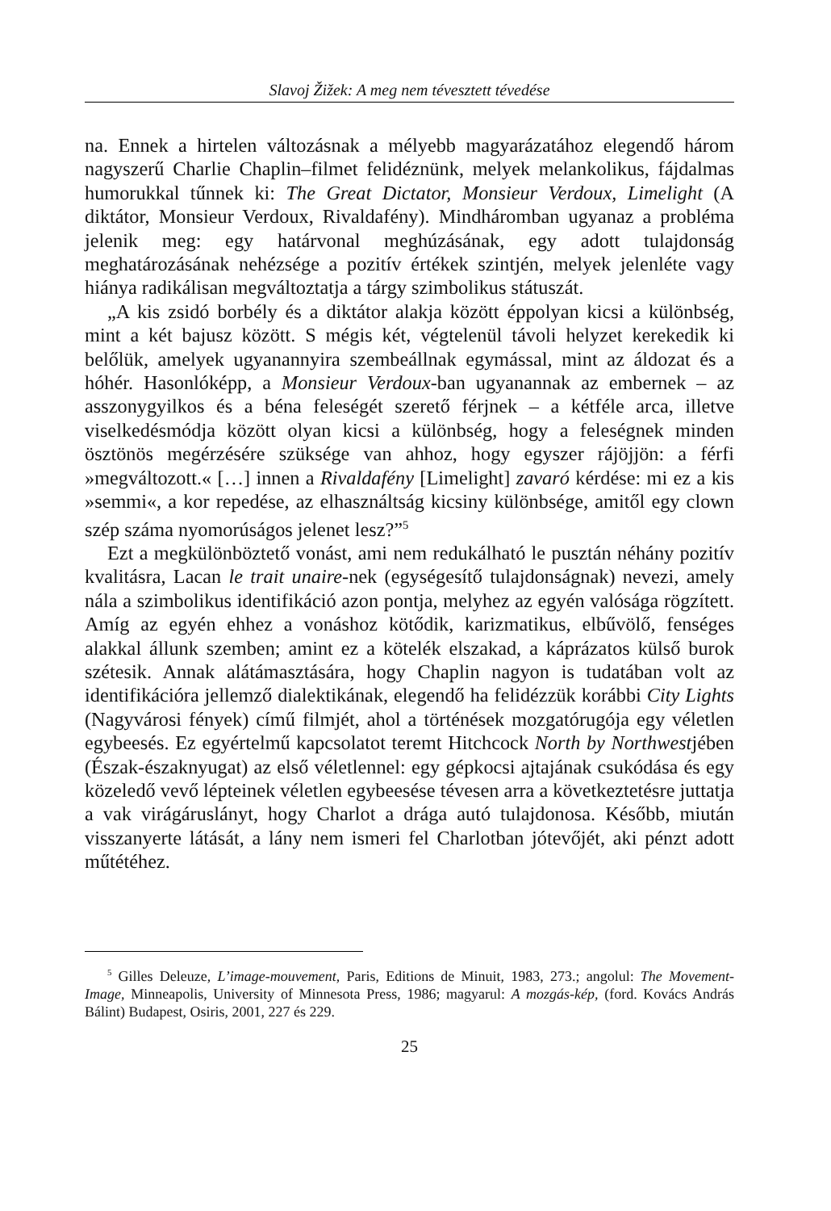Slavoj Žižek: A meg nem tévesztett tévedése
na. Ennek a hirtelen változásnak a mélyebb magyarázatához elegendő három nagyszerű Charlie Chaplin–filmet felidéznünk, melyek melankolikus, fájdalmas humorukkal tűnnek ki: The Great Dictator, Monsieur Verdoux, Limelight (A diktátor, Monsieur Verdoux, Rivaldafény). Mindhárom­ban ugyanaz a probléma jelenik meg: egy határvonal meghúzásának, egy adott tulajdonság meghatározásának nehézsége a pozitív értékek szintjén, melyek jelenléte vagy hiánya radikálisan megváltoztatja a tárgy szimbolikus státuszát.
„A kis zsidó borbély és a diktátor alakja között éppolyan kicsi a különbség, mint a két bajusz között. S mégis két, végtelenül távoli helyzet kerekedik ki belőlük, amelyek ugyanannyira szembeállnak egymással, mint az áldozat és a hóhér. Hasonlóképp, a Monsieur Verdoux-ban ugyanannak az embernek – az asszonygyilkos és a béna feleségét szerető férjnek – a kétféle arca, illetve viselkedésmódja között olyan kicsi a különbség, hogy a feleségnek minden ösztönös megérzésére szüksége van ahhoz, hogy egyszer rájöjjön: a férfi »megváltozott.« […] innen a Rivaldafény [Limelight] zavaró kérdése: mi ez a kis »semmi«, a kor repedése, az elhasználtság kicsiny különbsége, amitől egy clown szép száma nyomorúságos jelenet lesz?”<sup>5</sup>
Ezt a megkülönböztető vonást, ami nem redukálható le pusztán néhány pozitív kvalitásra, Lacan le trait unaire-nek (egységesítő tulajdonságnak) nevezi, amely nála a szimbolikus identifikáció azon pontja, melyhez az egyén valósága rögzített. Amíg az egyén ehhez a vonáshoz kötődik, karizmatikus, elbűvölő, fenséges alakkal állunk szemben; amint ez a kötelék elszakad, a káprázatos külső burok szétesik. Annak alátámasztására, hogy Chaplin nagyon is tudatában volt az identifikációra jellemző dialektikának, elegendő ha felidézzük korábbi City Lights (Nagyvárosi fények) című filmjét, ahol a történések mozgatórugója egy véletlen egybeesés. Ez egyértelmű kapcsolatot teremt Hitchcock North by Northwestjében (Észak-északnyugat) az első véletlennel: egy gépkocsi ajtajának csukódása és egy közeledő vevő lépteinek véletlen egybeesése tévesen arra a következtetésre juttatja a vak virágáruslányt, hogy Charlot a drága autó tulajdonosa. Később, miután visszanyerte látását, a lány nem ismeri fel Charlotban jótevőjét, aki pénzt adott műtétéhez.
<sup>5</sup> Gilles Deleuze, L’image-mouvement, Paris, Editions de Minuit, 1983, 273.; angolul: The Movement-Image, Minneapolis, University of Minnesota Press, 1986; magyarul: A mozgás-kép, (ford. Kovács András Bálint) Budapest, Osiris, 2001, 227 és 229.
25